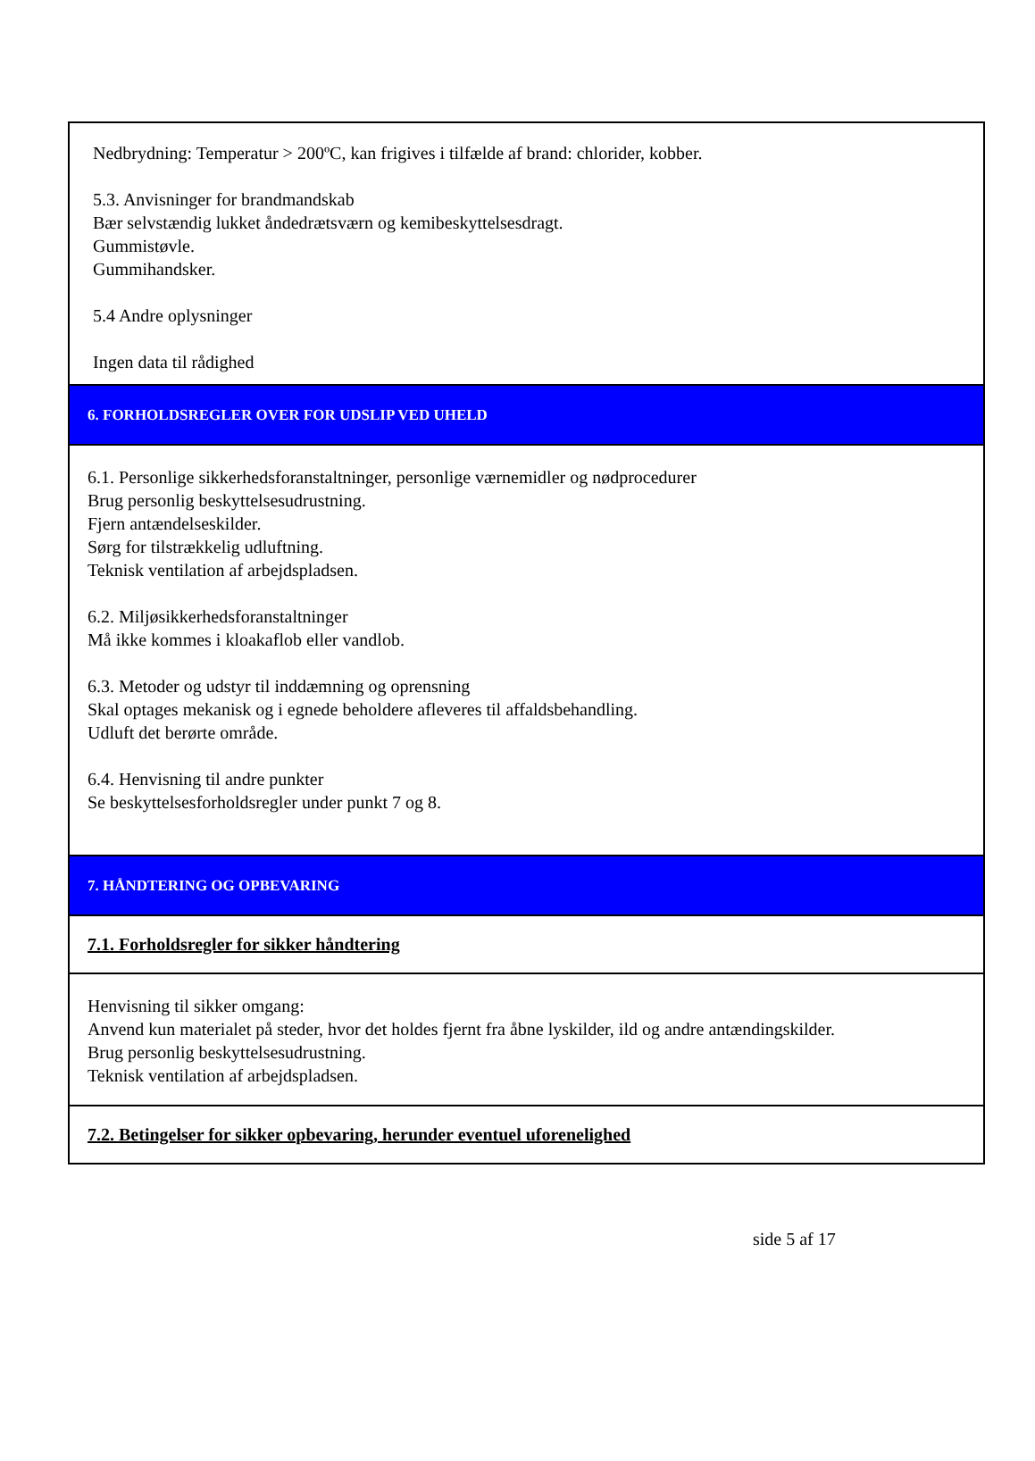Nedbrydning: Temperatur > 200ºC, kan frigives i tilfælde af brand: chlorider, kobber.
5.3. Anvisninger for brandmandskab
Bær selvstændig lukket åndedrætsværn og kemibeskyttelsesdragt.
Gummistøvle.
Gummihandsker.
5.4 Andre oplysninger
Ingen data til rådighed
6. FORHOLDSREGLER OVER FOR UDSLIP VED UHELD
6.1. Personlige sikkerhedsforanstaltninger, personlige værnemidler og nødprocedurer
Brug personlig beskyttelsesudrustning.
Fjern antændelseskilder.
Sørg for tilstrækkelig udluftning.
Teknisk ventilation af arbejdspladsen.
6.2. Miljøsikkerhedsforanstaltninger
Må ikke kommes i kloakaflob eller vandlob.
6.3. Metoder og udstyr til inddæmning og oprensning
Skal optages mekanisk og i egnede beholdere afleveres til affaldsbehandling.
Udluft det berørte område.
6.4. Henvisning til andre punkter
Se beskyttelsesforholdsregler under punkt 7 og 8.
7. HÅNDTERING OG OPBEVARING
7.1. Forholdsregler for sikker håndtering
Henvisning til sikker omgang:
Anvend kun materialet på steder, hvor det holdes fjernt fra åbne lyskilder, ild og andre antændingskilder.
Brug personlig beskyttelsesudrustning.
Teknisk ventilation af arbejdspladsen.
7.2. Betingelser for sikker opbevaring, herunder eventuel uforenelighed
side 5 af 17